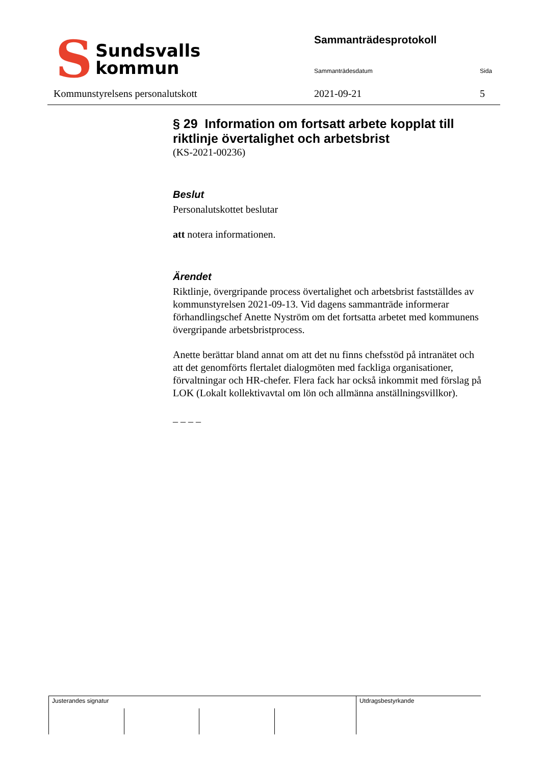S Sundsvalls
kommun
Kommunstyrelsens personalutskott
Sammanträdesprotokoll
Sammanträdesdatum Sida
2021-09-21 5
§ 29 Information om fortsatt arbete kopplat till riktlinje övertalighet och arbetsbrist
(KS-2021-00236)
Beslut
Personalutskottet beslutar
att notera informationen.
Ärendet
Riktlinje, övergripande process övertalighet och arbetsbrist fastställdes av kommunstyrelsen 2021-09-13. Vid dagens sammanträde informerar förhandlingschef Anette Nyström om det fortsatta arbetet med kommunens övergripande arbetsbristprocess.
Anette berättar bland annat om att det nu finns chefsstöd på intranätet och att det genomförts flertalet dialogmöten med fackliga organisationer, förvaltningar och HR-chefer. Flera fack har också inkommit med förslag på LOK (Lokalt kollektivavtal om lön och allmänna anställningsvillkor).
_ _ _ _
Justerandes signatur Utdragsbestyrkande